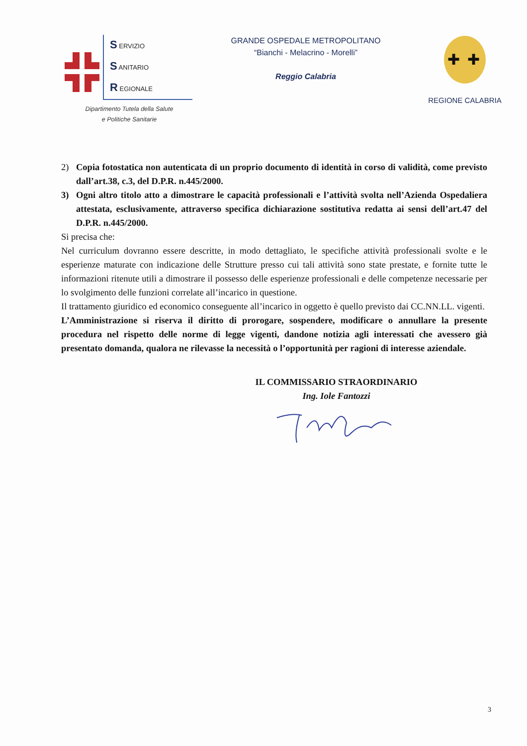S ERVIZIO
S ANITARIO
R EGIONALE
Dipartimento Tutela della Salute
e Politiche Sanitarie
GRANDE OSPEDALE METROPOLITANO
“Bianchi - Melacrino - Morelli”
Reggio Calabria
✚
✚
REGIONE CALABRIA
2) Copia fotostatica non autenticata di un proprio documento di identità in corso di validità, come previsto dall’art.38, c.3, del D.P.R. n.445/2000.
3) Ogni altro titolo atto a dimostrare le capacità professionali e l’attività svolta nell’Azienda Ospedaliera attestata, esclusivamente, attraverso specifica dichiarazione sostitutiva redatta ai sensi dell’art.47 del D.P.R. n.445/2000.
Si precisa che:
Nel curriculum dovranno essere descritte, in modo dettagliato, le specifiche attività professionali svolte e le esperienze maturate con indicazione delle Strutture presso cui tali attività sono state prestate, e fornite tutte le informazioni ritenute utili a dimostrare il possesso delle esperienze professionali e delle competenze necessarie per lo svolgimento delle funzioni correlate all’incarico in questione.
Il trattamento giuridico ed economico conseguente all’incarico in oggetto è quello previsto dai CC.NN.LL. vigenti.
L’Amministrazione si riserva il diritto di prorogare, sospendere, modificare o annullare la presente procedura nel rispetto delle norme di legge vigenti, dandone notizia agli interessati che avessero già presentato domanda, qualora ne rilevasse la necessità o l’opportunità per ragioni di interesse aziendale.
IL COMMISSARIO STRAORDINARIO
Ing. Iole Fantozzi
3